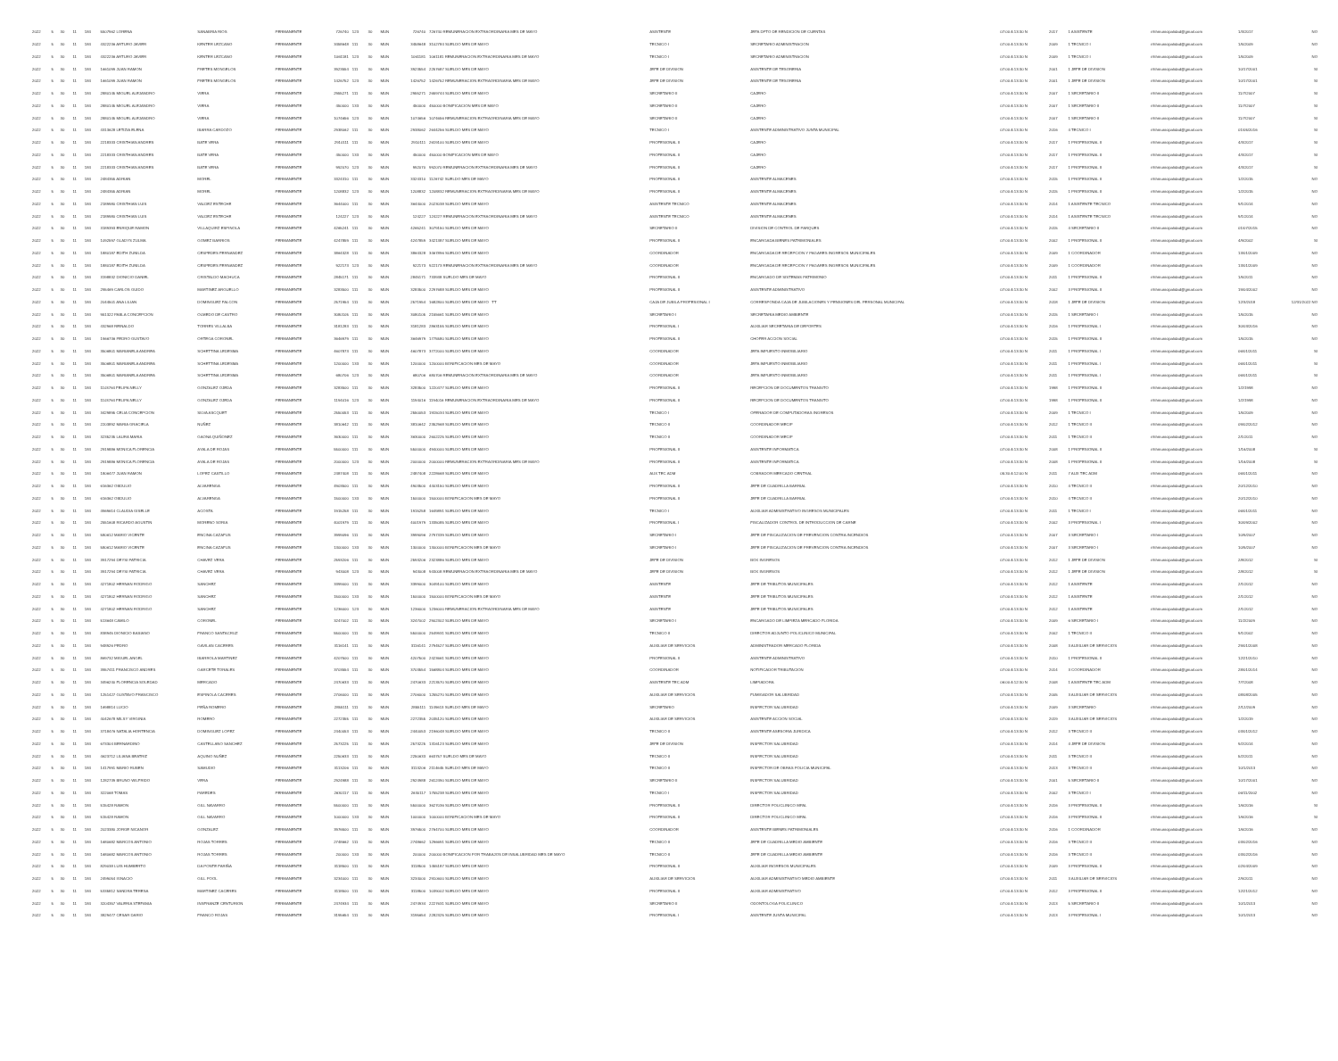| 2022 | 5 | 30 | 11 | 184 | 5507962 LORENA | SANABRIA RIOS | PERMANENTE | 726740 | 123 | 30 | MUN | 726740 | 726740 REMUNERACION EXTRAORDINARIA MES DE MAYO | ASISTENTE | JEFA DPTO DE RENDICION DE CUENTAS | 07:00 A 13:30 N | 2017 | 1 ASISTENTE | rrhhmunicipalidad@gmail.com | 1/3/2017 | NO |
| 2022 | 5 | 30 | 11 | 184 | 4322236 ARTURO JAVIER | KENTER LEZCANO | PERMANENTE | 3458648 | 111 | 30 | MUN | 3458648 | 3102784 SUELDO MES DE MAYO | TECNICO I | SECRETARIO ADMINISTRACION | 07:00 A 13:30 N | 2009 | 1 TECNICO I | rrhhmunicipalidad@gmail.com | 1/5/2009 | NO |
| 2022 | 5 | 30 | 11 | 184 | 4322236 ARTURO JAVIER | KENTER LEZCANO | PERMANENTE | 1061181 | 123 | 30 | MUN | 1061181 | 1061181 REMUNERACION EXTRAORDINARIA MES DE MAYO | TECNICO I | SECRETARIO ADMINISTRACION | 07:00 A 13:30 N | 2009 | 1 TECNICO I | rrhhmunicipalidad@gmail.com | 1/5/2009 | NO |
| 2022 | 5 | 30 | 11 | 184 | 1661099 JUAN RAMON | FRETES MONGELOS | PERMANENTE | 3923554 | 111 | 30 | MUN | 3923554 | 2257687 SUELDO MES DE MAYO | JEFE DE DIVISION | ASISTENTE DE TESORERIA | 07:00 A 13:30 N | 2001 | 1 JEFE DE DIVISION | rrhhmunicipalidad@gmail.com | 10/17/2001 | SI |
| 2022 | 5 | 30 | 11 | 184 | 1661099 JUAN RAMON | FRETES MONGELOS | PERMANENTE | 1426752 | 123 | 30 | MUN | 1426752 | 1426752 REMUNERACION EXTRAORDINARIA MES DE MAYO | JEFE DE DIVISION | ASISTENTE DE TESORERIA | 07:00 A 13:30 N | 2001 | 1 JEFE DE DIVISION | rrhhmunicipalidad@gmail.com | 10/17/2001 | SI |
| 2022 | 5 | 30 | 11 | 184 | 2880145 MIGUEL ALEJANDRO | VIERA | PERMANENTE | 2955271 | 111 | 30 | MUN | 2955271 | 2659744 SUELDO MES DE MAYO | SECRETARIO II | CAJERO | 07:00 A 13:30 N | 2007 | 1 SECRETARIO II | rrhhmunicipalidad@gmail.com | 11/7/2007 | SI |
| 2022 | 5 | 30 | 11 | 184 | 2880145 MIGUEL ALEJANDRO | VIERA | PERMANENTE | 450000 | 133 | 30 | MUN | 450000 | 450000 BONIFICACION MES DE MAYO | SECRETARIO II | CAJERO | 07:00 A 13:30 N | 2007 | 1 SECRETARIO II | rrhhmunicipalidad@gmail.com | 11/7/2007 | SI |
| 2022 | 5 | 30 | 11 | 184 | 2880145 MIGUEL ALEJANDRO | VIERA | PERMANENTE | 1074656 | 123 | 30 | MUN | 1074656 | 1074656 REMUNERACION EXTRAORDINARIA MES DE MAYO | SECRETARIO II | CAJERO | 07:00 A 13:30 N | 2007 | 1 SECRETARIO II | rrhhmunicipalidad@gmail.com | 11/7/2007 | SI |
| 2022 | 5 | 30 | 11 | 184 | 4313628 LETIZIA ELENA | IBARRA CARDOZO | PERMANENTE | 2938062 | 111 | 30 | MUN | 2938062 | 2644256 SUELDO MES DE MAYO | TECNICO I | ASISTENTE ADMINISTRATIVO JUNTA MUNICIPAL | 07:00 A 13:30 N | 2016 | 4 TECNICO I | rrhhmunicipalidad@gmail.com | 01/05/2016 | SI |
| 2022 | 5 | 30 | 11 | 184 | 2218333 CRISTHIAN ANDRES | BATE VERA | PERMANENTE | 2910111 | 111 | 30 | MUN | 2910111 | 2619100 SUELDO MES DE MAYO | PROFESIONAL II | CAJERO | 07:00 A 13:30 N | 2017 | 1 PROFESIONAL II | rrhhmunicipalidad@gmail.com | 4/3/2017 | SI |
| 2022 | 5 | 30 | 11 | 184 | 2218333 CRISTHIAN ANDRES | BATE VERA | PERMANENTE | 450000 | 133 | 30 | MUN | 450000 | 450000 BONIFICACION MES DE MAYO | PROFESIONAL II | CAJERO | 07:00 A 13:30 N | 2017 | 1 PROFESIONAL II | rrhhmunicipalidad@gmail.com | 4/3/2017 | SI |
| 2022 | 5 | 30 | 11 | 184 | 2218333 CRISTHIAN ANDRES | BATE VERA | PERMANENTE | 992070 | 123 | 30 | MUN | 992070 | 992070 REMUNERACION EXTRAORDINARIA MES DE MAYO | PROFESIONAL II | CAJERO | 07:00 A 13:30 N | 2017 | 1 PROFESIONAL II | rrhhmunicipalidad@gmail.com | 4/3/2017 | SI |
| 2022 | 5 | 30 | 11 | 184 | 2484355 ADRIAN | MOREL | PERMANENTE | 3324310 | 111 | 30 | MUN | 3324310 | 1126742 SUELDO MES DE MAYO | PROFESIONAL II | ASISTENTE ALMACENES | 07:00 A 13:30 N | 2015 | 1 PROFESIONAL II | rrhhmunicipalidad@gmail.com | 1/2/2015 | NO |
| 2022 | 5 | 30 | 11 | 184 | 2484355 ADRIAN | MOREL | PERMANENTE | 1208832 | 123 | 30 | MUN | 1208832 | 1208832 REMUNERACION EXTRAORDINARIA MES DE MAYO | PROFESIONAL II | ASISTENTE ALMACENES | 07:00 A 13:30 N | 2015 | 1 PROFESIONAL II | rrhhmunicipalidad@gmail.com | 1/2/2015 | NO |
| 2022 | 5 | 30 | 11 | 184 | 2189980 CRISTHIAN LUIS | VALDEZ ESTECHE | PERMANENTE | 3644000 | 111 | 30 | MUN | 3644000 | 2023038 SUELDO MES DE MAYO | ASISTENTE TECNICO | ASISTENTE ALMACENES | 07:00 A 13:30 N | 2014 | 1 ASISTENTE TECNICO | rrhhmunicipalidad@gmail.com | 9/1/2014 | NO |
| 2022 | 5 | 30 | 11 | 184 | 2189980 CRISTHIAN LUIS | VALDEZ ESTECHE | PERMANENTE | 124227 | 123 | 30 | MUN | 124227 | 124227 REMUNERACION EXTRAORDINARIA MES DE MAYO | ASISTENTE TECNICO | ASISTENTE ALMACENES | 07:00 A 13:30 N | 2014 | 1 ASISTENTE TECNICO | rrhhmunicipalidad@gmail.com | 9/1/2014 | NO |
| 2022 | 5 | 30 | 11 | 184 | 3189393 ENRIQUE RAMON | VILLAQUIRZ ESPINOLA | PERMANENTE | 4265241 | 111 | 30 | MUN | 4265241 | 3079150 SUELDO MES DE MAYO | SECRETARIO II | DIVISION DE CONTROL DE PARQUES | 07:00 A 13:30 N | 2015 | 4 SECRETARIO II | rrhhmunicipalidad@gmail.com | 01/07/2015 | NO |
| 2022 | 5 | 30 | 11 | 184 | 1092597 GLADYS ZULMA | GOMEZ BARRIOS | PERMANENTE | 4247859 | 111 | 30 | MUN | 4247859 | 3421387 SUELDO MES DE MAYO | PROFESIONAL II | ENCARGADA BIENES PATRIMONIALES | 07:00 A 13:30 N | 2002 | 1 PROFESIONAL II | rrhhmunicipalidad@gmail.com | 4/9/2002 | SI |
| 2022 | 5 | 30 | 11 | 184 | 1880187 EDITH ZUNILDA | CESPEDES FERNANDEZ | PERMANENTE | 3864328 | 111 | 30 | MUN | 3864328 | 3467896 SUELDO MES DE MAYO | COORDINADOR | ENCARGADA DE RECEPCION Y PAGARES INGRESOS MUNICIPALES | 07:00 A 13:30 N | 2009 | 1 COORDINADOR | rrhhmunicipalidad@gmail.com | 13/01/2009 | NO |
| 2022 | 5 | 30 | 11 | 184 | 1880187 EDITH ZUNILDA | CESPEDES FERNANDEZ | PERMANENTE | 922173 | 123 | 30 | MUN | 922173 | 922173 REMUNERACION EXTRAORDINARIA MES DE MAYO | COORDINADOR | ENCARGADA DE RECEPCION Y PAGARES INGRESOS MUNICIPALES | 07:00 A 13:30 N | 2009 | 1 COORDINADOR | rrhhmunicipalidad@gmail.com | 13/01/2009 | NO |
| 2022 | 5 | 30 | 11 | 184 | 3198832 DIONICIO DANIEL | CRISTALDO MACHUCA | PERMANENTE | 2845171 | 111 | 30 | MUN | 2845171 | 733938 SUELDO MES DE MAYO | PROFESIONAL II | ENCARGADO DE SISTEMAS PATRIMONIO | 07:00 A 13:30 N | 2011 | 1 PROFESIONAL II | rrhhmunicipalidad@gmail.com | 1/5/2011 | NO |
| 2022 | 5 | 30 | 11 | 184 | 295469 CARLOS GUIDO | MARTINEZ ARGUELLO | PERMANENTE | 3283500 | 111 | 30 | MUN | 3283500 | 2297688 SUELDO MES DE MAYO | PROFESIONAL II | ASISTENTE ADMINISTRATIVO | 07:00 A 13:30 N | 2002 | 3 PROFESIONAL II | rrhhmunicipalidad@gmail.com | 19/04/2002 | NO |
| 2022 | 5 | 30 | 11 | 184 | 2044501 ANA LILIAN | DOMINGUEZ FALCON | PERMANENTE | 2571954 | 111 | 30 | MUN | 2571954 | 1682800 SUELDO MES DE MAYO TT | CAJA DE JUBILA PROFESIONAL I | CORRESPONDA CAJA DE JUBILACIONES Y PENSIONES DEL PERSONAL MUNICIPAL | 07:00 A 13:30 N | 2018 | 1 JEFE DE DIVISION | rrhhmunicipalidad@gmail.com | 12/3/2018 | 12/31/2022 NO |
| 2022 | 5 | 30 | 11 | 184 | 951322 PABLA CONCEPCION | OLMEDO DE CASTRO | PERMANENTE | 3080105 | 111 | 30 | MUN | 3080105 | 2155661 SUELDO MES DE MAYO | SECRETARIO I | SECRETARIA MEDIO AMBIENTE | 07:00 A 13:30 N | 2015 | 1 SECRETARIO I | rrhhmunicipalidad@gmail.com | 1/5/2015 | NO |
| 2022 | 5 | 30 | 11 | 184 | 432968 REINALDO | TORRES VILLALBA | PERMANENTE | 3181283 | 111 | 30 | MUN | 3181283 | 2863155 SUELDO MES DE MAYO | PROFESIONAL I | AUXILIAR SECRETARIA DE DEPORTES | 07:00 A 13:30 N | 2016 | 1 PROFESIONAL I | rrhhmunicipalidad@gmail.com | 30/03/2016 | NO |
| 2022 | 5 | 30 | 11 | 184 | 1966736 PEDRO GUSTAVO | ORTEGA CORONEL | PERMANENTE | 3646979 | 111 | 30 | MUN | 3646979 | 1775580 SUELDO MES DE MAYO | PROFESIONAL II | CHOFER ACCION SOCIAL | 07:00 A 13:30 N | 2015 | 1 PROFESIONAL II | rrhhmunicipalidad@gmail.com | 1/5/2015 | NO |
| 2022 | 5 | 30 | 11 | 184 | 3506801 MARIANELA ANDREA | SCHETTINA LEDESMA | PERMANENTE | 4607873 | 111 | 30 | MUN | 4607873 | 3772000 SUELDO MES DE MAYO | COORDINADOR | JEFA IMPUESTO INMOBILIARIO | 07:00 A 13:30 N | 2011 | 1 PROFESIONAL I | rrhhmunicipalidad@gmail.com | 06/01/2011 | SI |
| 2022 | 5 | 30 | 11 | 184 | 3506801 MARIANELA ANDREA | SCHETTINA LEDESMA | PERMANENTE | 1200000 | 133 | 30 | MUN | 1200000 | 1200000 BONIFICACION MES DE MAYO | COORDINADOR | JEFA IMPUESTO INMOBILIARIO | 07:00 A 13:30 N | 2011 | 1 PROFESIONAL I | rrhhmunicipalidad@gmail.com | 06/01/2011 | SI |
| 2022 | 5 | 30 | 11 | 184 | 3506801 MARIANELA ANDREA | SCHETTINA LEDESMA | PERMANENTE | 680706 | 123 | 30 | MUN | 680706 | 680706 REMUNERACION EXTRAORDINARIA MES DE MAYO | COORDINADOR | JEFA IMPUESTO INMOBILIARIO | 07:00 A 13:30 N | 2011 | 1 PROFESIONAL I | rrhhmunicipalidad@gmail.com | 06/01/2011 | SI |
| 2022 | 5 | 30 | 11 | 184 | 1103764 FELIPA NELLY | GONZALEZ OJEDA | PERMANENTE | 3283500 | 111 | 30 | MUN | 3283500 | 1220477 SUELDO MES DE MAYO | PROFESIONAL II | RECEPCION DE DOCUMENTOS TRANSITO | 07:00 A 13:30 N | 1998 | 1 PROFESIONAL II | rrhhmunicipalidad@gmail.com | 1/2/1998 | NO |
| 2022 | 5 | 30 | 11 | 184 | 1103764 FELIPA NELLY | GONZALEZ OJEDA | PERMANENTE | 1194016 | 123 | 30 | MUN | 1194016 | 1194016 REMUNERACION EXTRAORDINARIA MES DE MAYO | PROFESIONAL II | RECEPCION DE DOCUMENTOS TRANSITO | 07:00 A 13:30 N | 1998 | 1 PROFESIONAL II | rrhhmunicipalidad@gmail.com | 1/2/1998 | NO |
| 2022 | 5 | 30 | 11 | 184 | 3429895 CELIA CONCEPCION | SILVA ASCQUET | PERMANENTE | 2550053 | 111 | 30 | MUN | 2550053 | 1915034 SUELDO MES DE MAYO | TECNICO I | OPERADOR DE COMPUTADORAS INGRESOS | 07:00 A 13:30 N | 2009 | 1 TECNICO I | rrhhmunicipalidad@gmail.com | 1/5/2009 | NO |
| 2022 | 5 | 30 | 11 | 184 | 2203892 MARIA GRACIELA | NUÑEZ | PERMANENTE | 3810642 | 111 | 30 | MUN | 3810642 | 2352968 SUELDO MES DE MAYO | TECNICO II | COORDINADOR MECIP | 07:00 A 13:30 N | 2012 | 1 TECNICO II | rrhhmunicipalidad@gmail.com | 09/02/2012 | NO |
| 2022 | 5 | 30 | 11 | 184 | 3235235 LAURA MARIA | GAONA QUIÑONEZ | PERMANENTE | 3630000 | 111 | 30 | MUN | 3630000 | 2602225 SUELDO MES DE MAYO | TECNICO II | COORDINADOR MECIP | 07:00 A 13:30 N | 2011 | 1 TECNICO II | rrhhmunicipalidad@gmail.com | 2/1/2011 | NO |
| 2022 | 5 | 30 | 11 | 184 | 2919886 MONICA FLORENCIA | AYALA DE ROJAS | PERMANENTE | 5500000 | 111 | 30 | MUN | 5500000 | 4940000 SUELDO MES DE MAYO | PROFESIONAL II | ASISTENTE INFORMATICA | 07:00 A 13:30 N | 2008 | 1 PROFESIONAL II | rrhhmunicipalidad@gmail.com | 1/16/2008 | SI |
| 2022 | 5 | 30 | 11 | 184 | 2919886 MONICA FLORENCIA | AYALA DE ROJAS | PERMANENTE | 2000000 | 123 | 30 | MUN | 2000000 | 2000000 REMUNERACION EXTRAORDINARIA MES DE MAYO | PROFESIONAL II | ASISTENTE INFORMATICA | 07:00 A 13:30 N | 2008 | 1 PROFESIONAL II | rrhhmunicipalidad@gmail.com | 1/16/2008 | SI |
| 2022 | 5 | 30 | 11 | 184 | 1806477 JUAN RAMON | LOPEZ CASTILLO | PERMANENTE | 2487408 | 111 | 30 | MUN | 2487408 | 2228668 SUELDO MES DE MAYO | AUX TEC ADM | COBRADOR MERCADO CENTRAL | 05:30 A 12:00 N | 2011 | 7 AUX TEC ADM | rrhhmunicipalidad@gmail.com | 06/01/2011 | NO |
| 2022 | 5 | 30 | 11 | 184 | 616362 OBDULIO | ALVARENGA | PERMANENTE | 4903500 | 111 | 30 | MUN | 4903500 | 4403150 SUELDO MES DE MAYO | PROFESIONAL II | JEFE DE CUADRILLA BARRIAL | 07:00 A 13:30 N | 2010 | 4 TECNICO II | rrhhmunicipalidad@gmail.com | 20/12/2010 | NO |
| 2022 | 5 | 30 | 11 | 184 | 616362 OBDULIO | ALVARENGA | PERMANENTE | 1500000 | 133 | 30 | MUN | 1500000 | 1500000 BONIFICACION MES DE MAYO | PROFESIONAL II | JEFE DE CUADRILLA BARRIAL | 07:00 A 13:30 N | 2010 | 4 TECNICO II | rrhhmunicipalidad@gmail.com | 20/12/2010 | NO |
| 2022 | 5 | 30 | 11 | 184 | 4969614 CLAUDIA GISELLE | ACOSTA | PERMANENTE | 1915258 | 111 | 30 | MUN | 1915258 | 1649891 SUELDO MES DE MAYO | TECNICO I | AUXILIAR ADMINISTRATIVO INGRESOS MUNICIPALES | 07:00 A 13:30 N | 2011 | 1 TECNICO I | rrhhmunicipalidad@gmail.com | 06/01/2011 | NO |
| 2022 | 5 | 30 | 11 | 184 | 2551608 RICARDO AGUSTIN | MORENO SORIA | PERMANENTE | 4001979 | 111 | 30 | MUN | 4001979 | 1335085 SUELDO MES DE MAYO | PROFESIONAL I | FISCALIZADOR CONTROL DE INTRODUCCION DE CARNE | 07:00 A 13:30 N | 2002 | 3 PROFESIONAL I | rrhhmunicipalidad@gmail.com | 30/09/2002 | NO |
| 2022 | 5 | 30 | 11 | 184 | 580612 MARIO VICENTE | ENCINA CAZAFUS | PERMANENTE | 3999096 | 111 | 30 | MUN | 3999096 | 2797339 SUELDO MES DE MAYO | SECRETARIO I | JEFE DE FISCALIZACION DE PREVENCION CONTRA INCENDIOS | 07:00 A 13:30 N | 2007 | 3 SECRETARIO I | rrhhmunicipalidad@gmail.com | 10/9/2007 | NO |
| 2022 | 5 | 30 | 11 | 184 | 580612 MARIO VICENTE | ENCINA CAZAFUS | PERMANENTE | 1300000 | 133 | 30 | MUN | 1300000 | 1300000 BONIFICACION MES DE MAYO | SECRETARIO I | JEFE DE FISCALIZACION DE PREVENCION CONTRA INCENDIOS | 07:00 A 13:30 N | 2007 | 3 SECRETARIO I | rrhhmunicipalidad@gmail.com | 10/9/2007 | NO |
| 2022 | 5 | 30 | 11 | 184 | 3917294 DEYSI PATRICIA | CHAVEZ VERA | PERMANENTE | 2593206 | 111 | 30 | MUN | 2593206 | 2323886 SUELDO MES DE MAYO | JEFE DE DIVISION | BOX INGRESOS | 07:00 A 13:30 N | 2012 | 1 JEFE DE DIVISION | rrhhmunicipalidad@gmail.com | 2/8/2012 | SI |
| 2022 | 5 | 30 | 11 | 184 | 3917294 DEYSI PATRICIA | CHAVEZ VERA | PERMANENTE | 943008 | 123 | 30 | MUN | 943008 | 943008 REMUNERACION EXTRAORDINARIA MES DE MAYO | JEFE DE DIVISION | BOX INGRESOS | 07:00 A 13:30 N | 2012 | 1 JEFE DE DIVISION | rrhhmunicipalidad@gmail.com | 2/8/2012 | SI |
| 2022 | 5 | 30 | 11 | 184 | 4271802 HERNAN RODRIGO | SANCHEZ | PERMANENTE | 3399000 | 111 | 30 | MUN | 3399000 | 3049100 SUELDO MES DE MAYO | ASISTENTE | JEFE DE TRIBUTOS MUNICIPALES | 07:00 A 13:30 N | 2012 | 1 ASISTENTE | rrhhmunicipalidad@gmail.com | 2/1/2012 | NO |
| 2022 | 5 | 30 | 11 | 184 | 4271802 HERNAN RODRIGO | SANCHEZ | PERMANENTE | 1500000 | 133 | 30 | MUN | 1500000 | 1500000 BONIFICACION MES DE MAYO | ASISTENTE | JEFE DE TRIBUTOS MUNICIPALES | 07:00 A 13:30 N | 2012 | 1 ASISTENTE | rrhhmunicipalidad@gmail.com | 2/1/2012 | NO |
| 2022 | 5 | 30 | 11 | 184 | 4271802 HERNAN RODRIGO | SANCHEZ | PERMANENTE | 1236000 | 123 | 30 | MUN | 1236000 | 1236000 REMUNERACION EXTRAORDINARIA MES DE MAYO | ASISTENTE | JEFE DE TRIBUTOS MUNICIPALES | 07:00 A 13:30 N | 2012 | 1 ASISTENTE | rrhhmunicipalidad@gmail.com | 2/1/2012 | NO |
| 2022 | 5 | 30 | 11 | 184 | 513648 CAMILO | CORONEL | PERMANENTE | 3247002 | 111 | 30 | MUN | 3247002 | 2902302 SUELDO MES DE MAYO | SECRETARIO I | ENCARGADO DE LIMPIEZA MERCADO FLORIDA | 07:00 A 13:30 N | 2009 | 6 SECRETARIO I | rrhhmunicipalidad@gmail.com | 11/2/2009 | NO |
| 2022 | 5 | 30 | 11 | 184 | 838945 DIONICIO BASIANO | FRANCO SANTACRUZ | PERMANENTE | 5500000 | 111 | 30 | MUN | 5500000 | 2549931 SUELDO MES DE MAYO | TECNICO II | DIRECTOR ADJUNTO POLICLINICO MUNICIPAL | 07:00 A 13:30 N | 2002 | 1 TECNICO II | rrhhmunicipalidad@gmail.com | 9/1/2002 | NO |
| 2022 | 5 | 30 | 11 | 184 | 948926 PEDRO | GAVILAN CACERES | PERMANENTE | 3116141 | 111 | 30 | MUN | 3116141 | 2794527 SUELDO MES DE MAYO | AUXILIAR DE SERVICIOS | ADMINISTRADOR MERCADO FLORIDA | 07:00 A 13:30 N | 2008 | 3 AUXILIAR DE SERVICIOS | rrhhmunicipalidad@gmail.com | 29/01/2008 | NO |
| 2022 | 5 | 30 | 11 | 184 | 869732 MIGUEL ANGEL | IBARROLA MARTINEZ | PERMANENTE | 4207500 | 111 | 30 | MUN | 4207500 | 2423661 SUELDO MES DE MAYO | PROFESIONAL II | ASISTENTE ADMINISTRATIVO | 07:00 A 13:30 N | 2010 | 1 PROFESIONAL II | rrhhmunicipalidad@gmail.com | 12/21/2010 | NO |
| 2022 | 5 | 30 | 11 | 184 | 3957411 FRANCISCO ANDRES | GARCETE TORALES | PERMANENTE | 3703554 | 111 | 30 | MUN | 3703554 | 1568804 SUELDO MES DE MAYO | COORDINADOR | NOTIFICADOR TRIBUTACION | 07:00 A 13:30 N | 2014 | 3 COORDINADOR | rrhhmunicipalidad@gmail.com | 28/01/2014 | NO |
| 2022 | 5 | 30 | 11 | 184 | 3496240 FLORENCIA SOLEDAD | MERCADO | PERMANENTE | 2470633 | 111 | 30 | MUN | 2470633 | 2213570 SUELDO MES DE MAYO | ASISTENTE TEC ADM | LIMPIADORA | 06:00 A 12:30 N | 2008 | 1 ASISTENTE TEC ADM | rrhhmunicipalidad@gmail.com | 7/7/2008 | NO |
| 2022 | 5 | 30 | 11 | 184 | 1251427 GUSTAVO FRANCISCO | ESPINOLA CACERES | PERMANENTE | 2706000 | 111 | 30 | MUN | 2706000 | 1255270 SUELDO MES DE MAYO | AUXILIAR DE SERVICIOS | FUMIGADOR SALUBRIDAD | 07:00 A 13:30 N | 2005 | 3 AUXILIAR DE SERVICIOS | rrhhmunicipalidad@gmail.com | 08/08/2005 | NO |
| 2022 | 5 | 30 | 11 | 184 | 1698814 LUCIO | PEÑA ROMERO | PERMANENTE | 2855111 | 111 | 30 | MUN | 2855111 | 1149613 SUELDO MES DE MAYO | SECRETARIO | INSPECTOR SALUBRIDAD | 07:00 A 13:30 N | 2009 | 3 SECRETARIO | rrhhmunicipalidad@gmail.com | 2/12/2009 | NO |
| 2022 | 5 | 30 | 11 | 184 | 4042678 MILSY VIRGINIA | ROMERO | PERMANENTE | 2272355 | 111 | 30 | MUN | 2272355 | 2035120 SUELDO MES DE MAYO | AUXILIAR DE SERVICIOS | ASISTENTE ACCION SOCIAL | 07:00 A 13:30 N | 2019 | 3 AUXILIAR DE SERVICIOS | rrhhmunicipalidad@gmail.com | 1/2/2019 | NO |
| 2022 | 5 | 30 | 11 | 184 | 3718476 NATALIA HORTENCIA | DOMINGUEZ LOPEZ | PERMANENTE | 2440053 | 111 | 30 | MUN | 2440053 | 2196048 SUELDO MES DE MAYO | TECNICO II | ASISTENTE ASESORIA JURIDICA | 07:00 A 13:30 N | 2012 | 3 TECNICO II | rrhhmunicipalidad@gmail.com | 03/01/2012 | NO |
| 2022 | 5 | 30 | 11 | 184 | 673304 BERNARDINO | CASTELLANO SANCHEZ | PERMANENTE | 2573225 | 111 | 30 | MUN | 2573225 | 1316123 SUELDO MES DE MAYO | JEFE DE DIVISION | INSPECTOR SALUBRIDAD | 07:00 A 13:30 N | 2014 | 4 JEFE DE DIVISION | rrhhmunicipalidad@gmail.com | 9/2/2014 | NO |
| 2022 | 5 | 30 | 11 | 184 | 4623712 LILIANA BEATRIZ | AQUINO NUÑEZ | PERMANENTE | 2250633 | 111 | 30 | MUN | 2250633 | 663757 SUELDO MES DE MAYO | TECNICO II | INSPECTOR SALUBRIDAD | 07:00 A 13:30 N | 2011 | 3 TECNICO II | rrhhmunicipalidad@gmail.com | 5/2/2011 | NO |
| 2022 | 5 | 30 | 11 | 184 | 1417991 MARIO RUBEN | SAMUDIO | PERMANENTE | 3113206 | 111 | 30 | MUN | 3113206 | 2114645 SUELDO MES DE MAYO | TECNICO II | INSPECTOR DE OBRAS POLICIA MUNICIPAL | 07:00 A 13:30 N | 2013 | 3 TECNICO II | rrhhmunicipalidad@gmail.com | 10/1/2013 | NO |
| 2022 | 5 | 30 | 11 | 184 | 1282739 BRUNO WILFRIDO | VERA | PERMANENTE | 2924988 | 111 | 30 | MUN | 2924988 | 2612490 SUELDO MES DE MAYO | SECRETARIO II | INSPECTOR SALUBRIDAD | 07:00 A 13:30 N | 2001 | 5 SECRETARIO II | rrhhmunicipalidad@gmail.com | 10/17/2001 | NO |
| 2022 | 5 | 30 | 11 | 184 | 322068 TOMAS | PAREDES | PERMANENTE | 2630117 | 111 | 30 | MUN | 2630117 | 1755238 SUELDO MES DE MAYO | TECNICO I | INSPECTOR SALUBRIDAD | 07:00 A 13:30 N | 2002 | 3 TECNICO I | rrhhmunicipalidad@gmail.com | 06/11/2002 | NO |
| 2022 | 5 | 30 | 11 | 184 | 515428 RAMON | GILL NAVARRO | PERMANENTE | 5500000 | 111 | 30 | MUN | 5500000 | 3627036 SUELDO MES DE MAYO | PROFESIONAL II | DIRECTOR POLICLINICO MPAL | 07:00 A 13:30 N | 2016 | 3 PROFESIONAL II | rrhhmunicipalidad@gmail.com | 1/6/2016 | SI |
| 2022 | 5 | 30 | 11 | 184 | 515428 RAMON | GILL NAVARRO | PERMANENTE | 1000000 | 133 | 30 | MUN | 1000000 | 1000000 BONIFICACION MES DE MAYO | PROFESIONAL II | DIRECTOR POLICLINICO MPAL | 07:00 A 13:30 N | 2016 | 3 PROFESIONAL II | rrhhmunicipalidad@gmail.com | 1/6/2016 | SI |
| 2022 | 5 | 30 | 11 | 184 | 2023380 JORGE NICANOR | GONZALEZ | PERMANENTE | 3976500 | 111 | 30 | MUN | 3976500 | 2764700 SUELDO MES DE MAYO | COORDINADOR | ASISTENTE BIENES PATRIMONIALES | 07:00 A 13:30 N | 2016 | 1 COORDINADOR | rrhhmunicipalidad@gmail.com | 1/6/2016 | NO |
| 2022 | 5 | 30 | 11 | 184 | 1680682 MARCOS ANTONIO | ROJAS TORRES | PERMANENTE | 2748662 | 111 | 30 | MUN | 2748662 | 1296691 SUELDO MES DE MAYO | TECNICO II | JEFE DE CUADRILLA MEDIO AMBIENTE | 07:00 A 13:30 N | 2016 | 3 TECNICO II | rrhhmunicipalidad@gmail.com | 03/02/2016 | NO |
| 2022 | 5 | 30 | 11 | 184 | 1680682 MARCOS ANTONIO | ROJAS TORRES | PERMANENTE | 200000 | 133 | 30 | MUN | 200000 | 200000 BONIFICACION POR TRABAJOS DE INSALUBRIDAD MES DE MAYO | TECNICO II | JEFE DE CUADRILLA MEDIO AMBIENTE | 07:00 A 13:30 N | 2016 | 3 TECNICO II | rrhhmunicipalidad@gmail.com | 03/02/2016 | NO |
| 2022 | 5 | 30 | 11 | 184 | 829038 LUIS HUMBERTO | DA PONTE FARIÑA | PERMANENTE | 3118500 | 111 | 30 | MUN | 3118500 | 1455187 SUELDO MES DE MAYO | PROFESIONAL II | AUXILIAR INGRESOS MUNICIPALES | 07:00 A 13:30 N | 2009 | 3 PROFESIONAL II | rrhhmunicipalidad@gmail.com | 02/04/2009 | NO |
| 2022 | 5 | 30 | 11 | 184 | 2499054 IGNACIO | GILL POOL | PERMANENTE | 3234000 | 111 | 30 | MUN | 3234000 | 2910600 SUELDO MES DE MAYO | AUXILIAR DE SERVICIOS | AUXILIAR ADMINISTRATIVO MEDIO AMBIENTE | 07:00 A 13:30 N | 2011 | 3 AUXILIAR DE SERVICIOS | rrhhmunicipalidad@gmail.com | 2/9/2011 | NO |
| 2022 | 5 | 30 | 11 | 184 | 5335812 SANDRA TERESA | MARTINEZ CACERES | PERMANENTE | 3118500 | 111 | 30 | MUN | 3118500 | 1039002 SUELDO MES DE MAYO | PROFESIONAL II | AUXILIAR ADMINISTRATIVO | 07:00 A 13:30 N | 2012 | 3 PROFESIONAL II | rrhhmunicipalidad@gmail.com | 12/21/2012 | NO |
| 2022 | 5 | 30 | 11 | 184 | 3204357 VALERIA STEFANIA | INSFRANZE CENTURION | PERMANENTE | 2474934 | 111 | 30 | MUN | 2474934 | 2227631 SUELDO MES DE MAYO | SECRETARIO II | ODONTOLOGA POLICLINICO | 07:00 A 13:30 N | 2013 | 5 SECRETARIO II | rrhhmunicipalidad@gmail.com | 10/1/2013 | NO |
| 2022 | 5 | 30 | 11 | 184 | 3829477 CESAR DARIO | FRANCO ROJAS | PERMANENTE | 3195654 | 111 | 30 | MUN | 3195654 | 2282325 SUELDO MES DE MAYO | PROFESIONAL I | ASISTENTE JUNTA MUNICIPAL | 07:00 A 13:30 N | 2013 | 3 PROFESIONAL I | rrhhmunicipalidad@gmail.com | 10/1/2013 | NO |